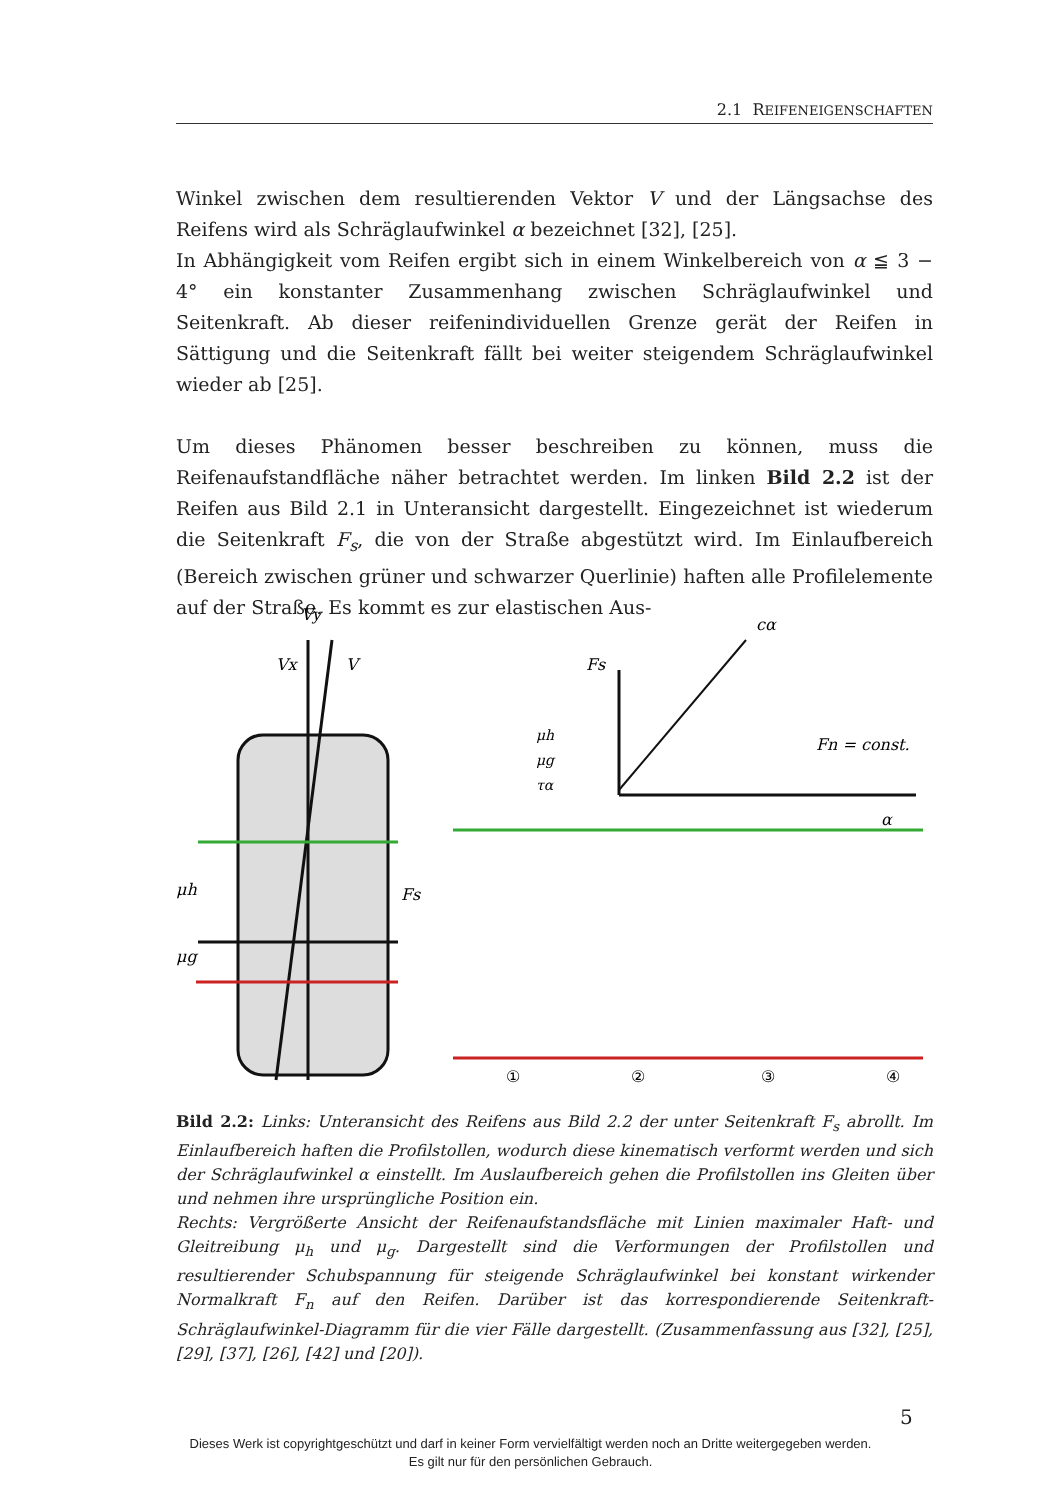2.1 REIFENEIGENSCHAFTEN
Winkel zwischen dem resultierenden Vektor V und der Längsachse des Reifens wird als Schräglaufwinkel α bezeichnet [32], [25].
In Abhängigkeit vom Reifen ergibt sich in einem Winkelbereich von α ≦ 3 − 4° ein konstanter Zusammenhang zwischen Schräglaufwinkel und Seitenkraft. Ab dieser reifenindividuellen Grenze gerät der Reifen in Sättigung und die Seitenkraft fällt bei weiter steigendem Schräglaufwinkel wieder ab [25].
Um dieses Phänomen besser beschreiben zu können, muss die Reifenaufstandfläche näher betrachtet werden. Im linken Bild 2.2 ist der Reifen aus Bild 2.1 in Unteransicht dargestellt. Eingezeichnet ist wiederum die Seitenkraft F<sub>s</sub>, die von der Straße abgestützt wird. Im Einlaufbereich (Bereich zwischen grüner und schwarzer Querlinie) haften alle Profilelemente auf der Straße. Es kommt es zur elastischen Aus-
Vy
Vx
V
μh
μg
Fs
Fs
cα
Fn = const.
α
μh
μg
τα
①
②
③
④
Bild 2.2: Links: Unteransicht des Reifens aus Bild 2.2 der unter Seitenkraft F<sub>s</sub> abrollt. Im Einlaufbereich haften die Profilstollen, wodurch diese kinematisch verformt werden und sich der Schräglaufwinkel α einstellt. Im Auslaufbereich gehen die Profilstollen ins Gleiten über und nehmen ihre ursprüngliche Position ein.
Rechts: Vergrößerte Ansicht der Reifenaufstandsfläche mit Linien maximaler Haft- und Gleitreibung μ<sub>h</sub> und μ<sub>g</sub>. Dargestellt sind die Verformungen der Profilstollen und resultierender Schubspannung für steigende Schräglaufwinkel bei konstant wirkender Normalkraft F<sub>n</sub> auf den Reifen. Darüber ist das korrespondierende Seitenkraft-Schräglaufwinkel-Diagramm für die vier Fälle dargestellt. (Zusammenfassung aus [32], [25], [29], [37], [26], [42] und [20]).
5
Dieses Werk ist copyrightgeschützt und darf in keiner Form vervielfältigt werden noch an Dritte weitergegeben werden.
Es gilt nur für den persönlichen Gebrauch.